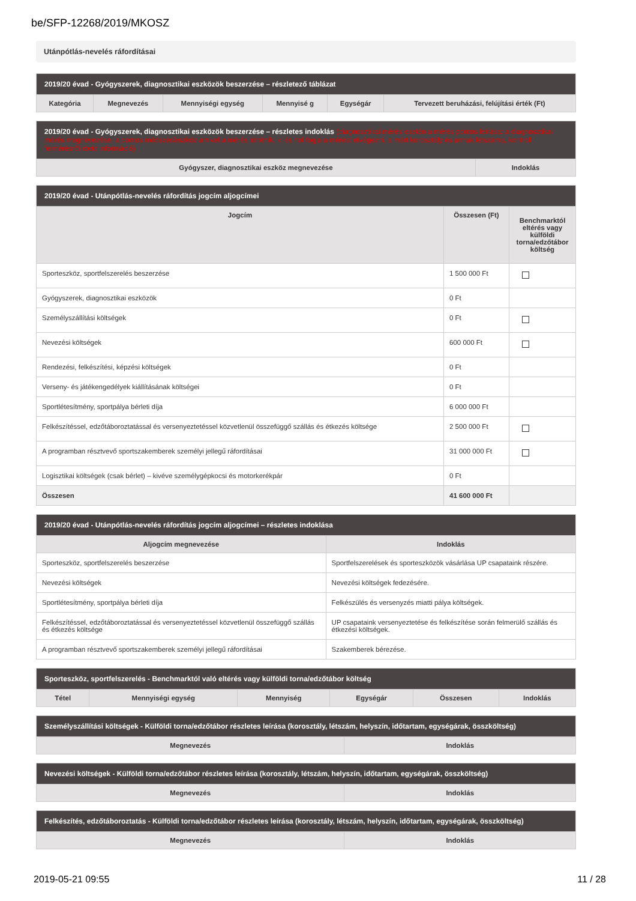be/SFP-12268/2019/MKOSZ
Utánpótlás-nevelés ráfordításai
| 2019/20 évad - Gyógyszerek, diagnosztikai eszközök beszerzése – részletező táblázat | | | | | |
| --- | --- | --- | --- | --- | --- |
| Kategória | Megnevezés | Mennyiségi egység | Mennyisé g | Egységár | Tervezett beruházási, felújítási érték (Ft) |
| 2019/20 évad - Gyógyszerek, diagnosztikai eszközök beszerzése – részletes indoklás (diagnosztikai mérés esetén a mérés pontos leírása: a diagnosztikai mérés megnevezése, a pontos módszer/eszköz amivel a mérés történik, ki és hol fogja a mérést elvégezni, a mért korosztály és annak létszáma, kontroll felmérésről rövid információ) | |
| --- | --- |
| Gyógyszer, diagnosztikai eszköz megnevezése | Indoklás |
| 2019/20 évad - Utánpótlás-nevelés ráfordítás jogcím aljogcímei | | |
| --- | --- | --- |
| Jogcím | Összesen (Ft) | Benchmarktól eltérés vagy külföldi torna/edzőtábor költség |
| Sporteszköz, sportfelszerelés beszerzése | 1 500 000 Ft | |
| Gyógyszerek, diagnosztikai eszközök | 0 Ft | |
| Személyszállítási költségek | 0 Ft | |
| Nevezési költségek | 600 000 Ft | |
| Rendezési, felkészítési, képzési költségek | 0 Ft | |
| Verseny- és játékengedélyek kiállításának költségei | 0 Ft | |
| Sportlétesítmény, sportpálya bérleti díja | 6 000 000 Ft | |
| Felkészítéssel, edzőtáboroztatással és versenyeztetéssel közvetlenül összefüggő szállás és étkezés költsége | 2 500 000 Ft | |
| A programban résztvevő sportszakemberek személyi jellegű ráfordításai | 31 000 000 Ft | |
| Logisztikai költségek (csak bérlet) – kivéve személygépkocsi és motorkerékpár | 0 Ft | |
| Összesen | 41 600 000 Ft | |
| 2019/20 évad - Utánpótlás-nevelés ráfordítás jogcím aljogcímei – részletes indoklása | |
| --- | --- |
| Aljogcím megnevezése | Indoklás |
| Sporteszköz, sportfelszerelés beszerzése | Sportfelszerelések és sporteszközök vásárlása UP csapataink részére. |
| Nevezési költségek | Nevezési költségek fedezésére. |
| Sportlétesítmény, sportpálya bérleti díja | Felkészülés és versenyzés miatti pálya költségek. |
| Felkészítéssel, edzőtáboroztatással és versenyeztetéssel közvetlenül összefüggő szállás és étkezés költsége | UP csapataink versenyeztetése és felkészítése során felmerülő szállás és étkezési költségek. |
| A programban résztvevő sportszakemberek személyi jellegű ráfordításai | Szakemberek bérezése. |
| Sporteszköz, sportfelszerelés - Benchmarktól való eltérés vagy külföldi torna/edzőtábor költség | | | | | |
| --- | --- | --- | --- | --- | --- |
| Tétel | Mennyiségi egység | Mennyiség | Egységár | Összesen | Indoklás |
| Személyszállítási költségek - Külföldi torna/edzőtábor részletes leírása (korosztály, létszám, helyszín, időtartam, egységárak, összköltség) | |
| --- | --- |
| Megnevezés | Indoklás |
| Nevezési költségek - Külföldi torna/edzőtábor részletes leírása (korosztály, létszám, helyszín, időtartam, egységárak, összköltség) | |
| --- | --- |
| Megnevezés | Indoklás |
| Felkészítés, edzőtáboroztatás - Külföldi torna/edzőtábor részletes leírása (korosztály, létszám, helyszín, időtartam, egységárak, összköltség) | |
| --- | --- |
| Megnevezés | Indoklás |
2019-05-21 09:55 11 / 28